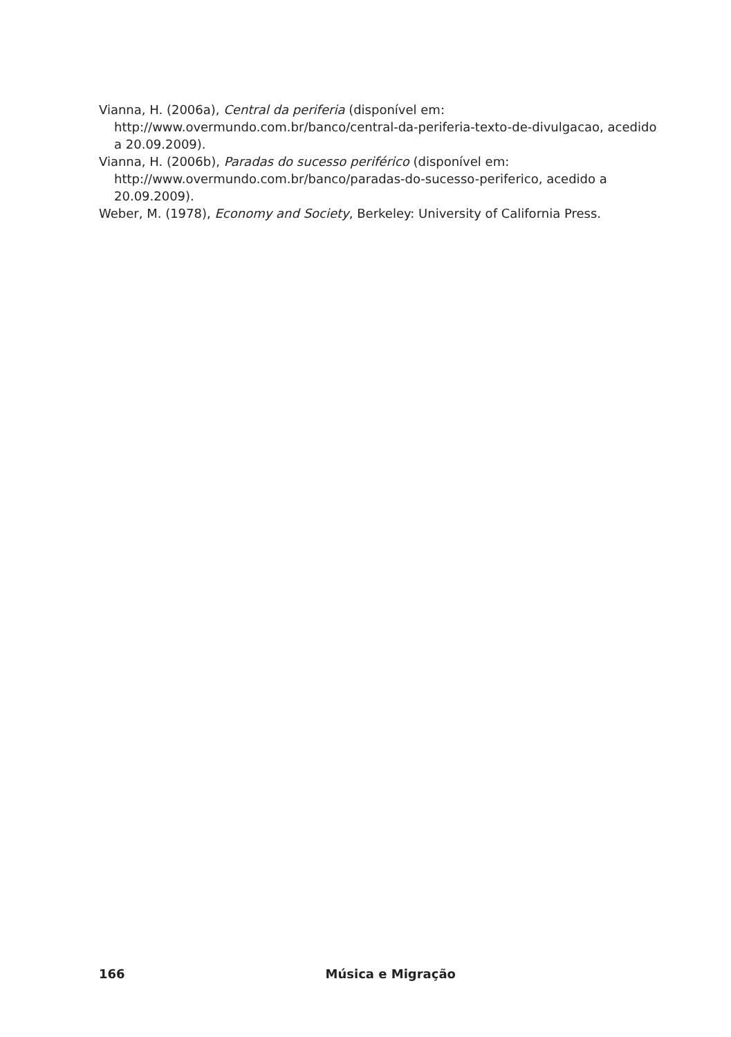Vianna, H. (2006a), Central da periferia (disponível em: http://www.overmundo.com.br/banco/central-da-periferia-texto-de-divulgacao, acedido a 20.09.2009).
Vianna, H. (2006b), Paradas do sucesso periférico (disponível em: http://www.overmundo.com.br/banco/paradas-do-sucesso-periferico, acedido a 20.09.2009).
Weber, M. (1978), Economy and Society, Berkeley: University of California Press.
166 Música e Migração